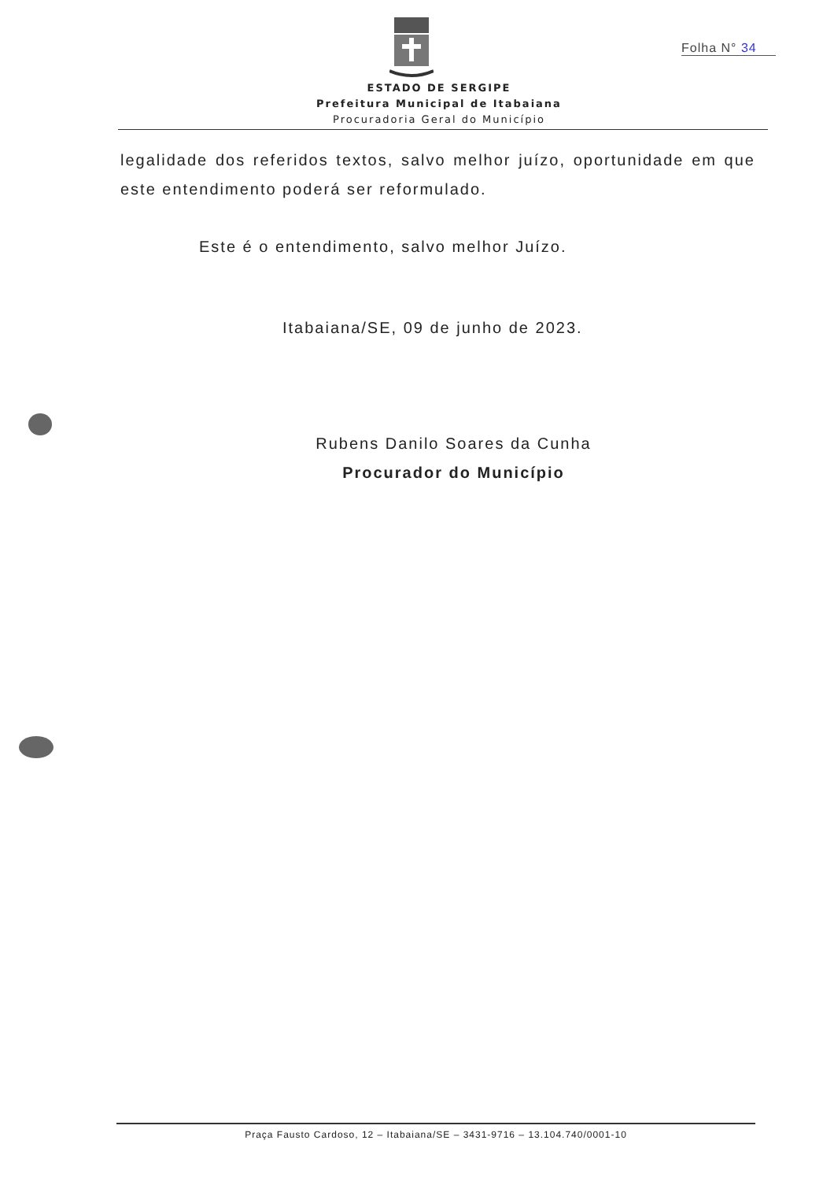Folha N° 34
ESTADO DE SERGIPE
Prefeitura Municipal de Itabaiana
Procuradoria Geral do Município
legalidade dos referidos textos, salvo melhor juízo, oportunidade em que este entendimento poderá ser reformulado.
Este é o entendimento, salvo melhor Juízo.
Itabaiana/SE, 09 de junho de 2023.
Rubens Danilo Soares da Cunha
Procurador do Município
Praça Fausto Cardoso, 12 – Itabaiana/SE – 3431-9716 – 13.104.740/0001-10